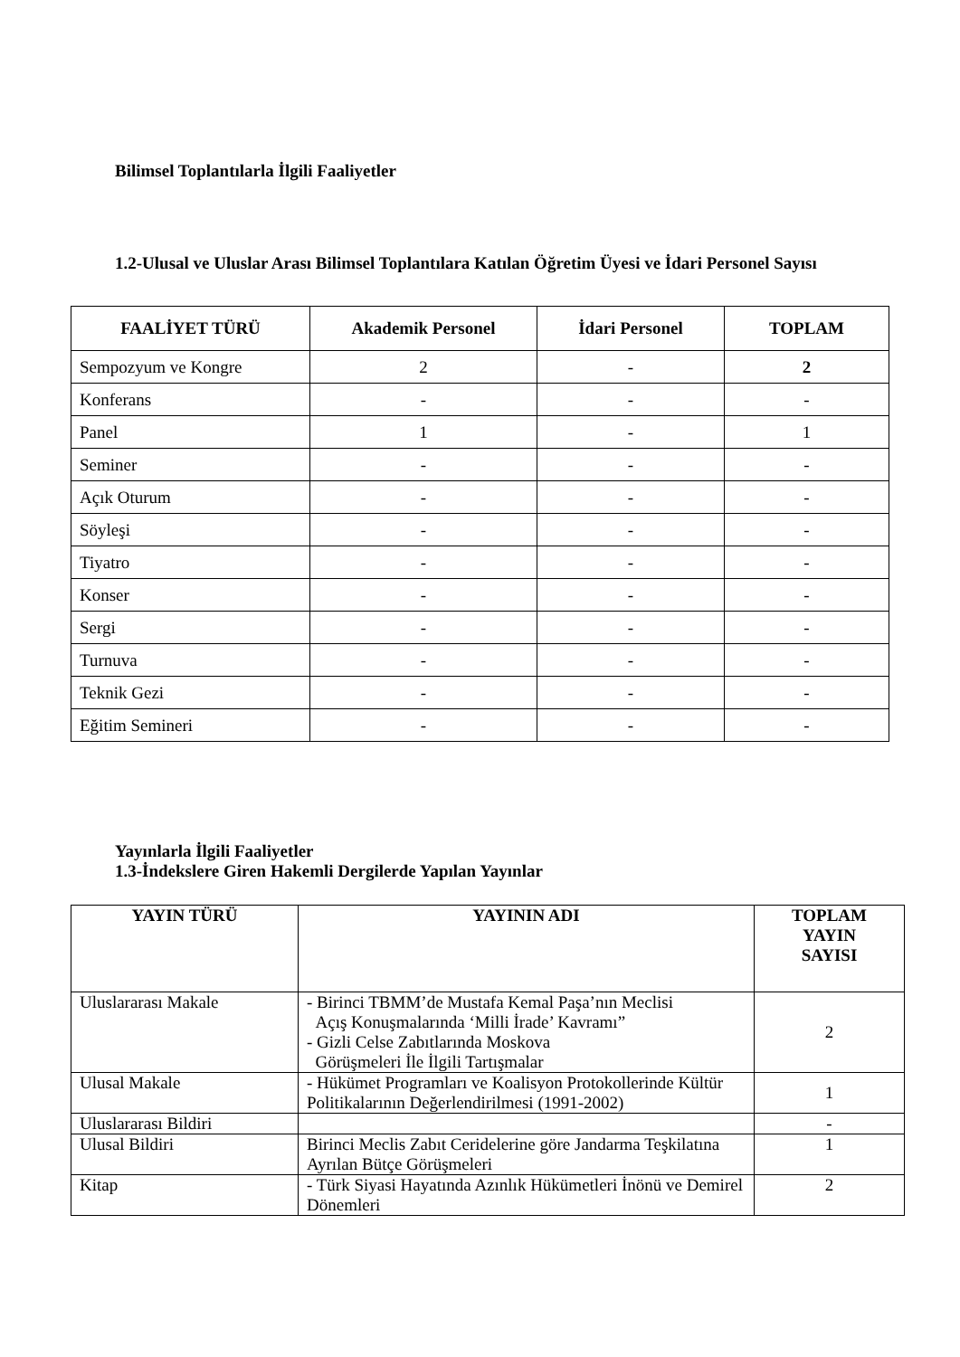Bilimsel Toplantılarla İlgili Faaliyetler
1.2-Ulusal ve Uluslar Arası Bilimsel Toplantılara Katılan Öğretim Üyesi ve İdari Personel Sayısı
| FAALİYET TÜRÜ | Akademik Personel | İdari Personel | TOPLAM |
| --- | --- | --- | --- |
| Sempozyum ve Kongre | 2 | - | 2 |
| Konferans | - | - | - |
| Panel | 1 | - | 1 |
| Seminer | - | - | - |
| Açık Oturum | - | - | - |
| Söyleşi | - | - | - |
| Tiyatro | - | - | - |
| Konser | - | - | - |
| Sergi | - | - | - |
| Turnuva | - | - | - |
| Teknik Gezi | - | - | - |
| Eğitim Semineri | - | - | - |
Yayınlarla İlgili Faaliyetler
1.3-İndekslere Giren Hakemli Dergilerde Yapılan Yayınlar
| YAYIN TÜRÜ | YAYININ ADI | TOPLAM YAYIN SAYISI |
| --- | --- | --- |
| Uluslararası Makale | - Birinci TBMM’de Mustafa Kemal Paşa’nın Meclisi Açış Konuşmalarında ‘Milli İrade’ Kavramı” - Gizli Celse Zabıtlarında Moskova Görüşmeleri İle İlgili Tartışmalar | 2 |
| Ulusal Makale | - Hükümet Programları ve Koalisyon Protokollerinde Kültür Politikalarının Değerlendirilmesi (1991-2002) | 1 |
| Uluslararası Bildiri | | - |
| Ulusal Bildiri | Birinci Meclis Zabıt Ceridelerine göre Jandarma Teşkilatına Ayrılan Bütçe Görüşmeleri | 1 |
| Kitap | - Türk Siyasi Hayatında Azınlık Hükümetleri İnönü ve Demirel Dönemleri | 2 |